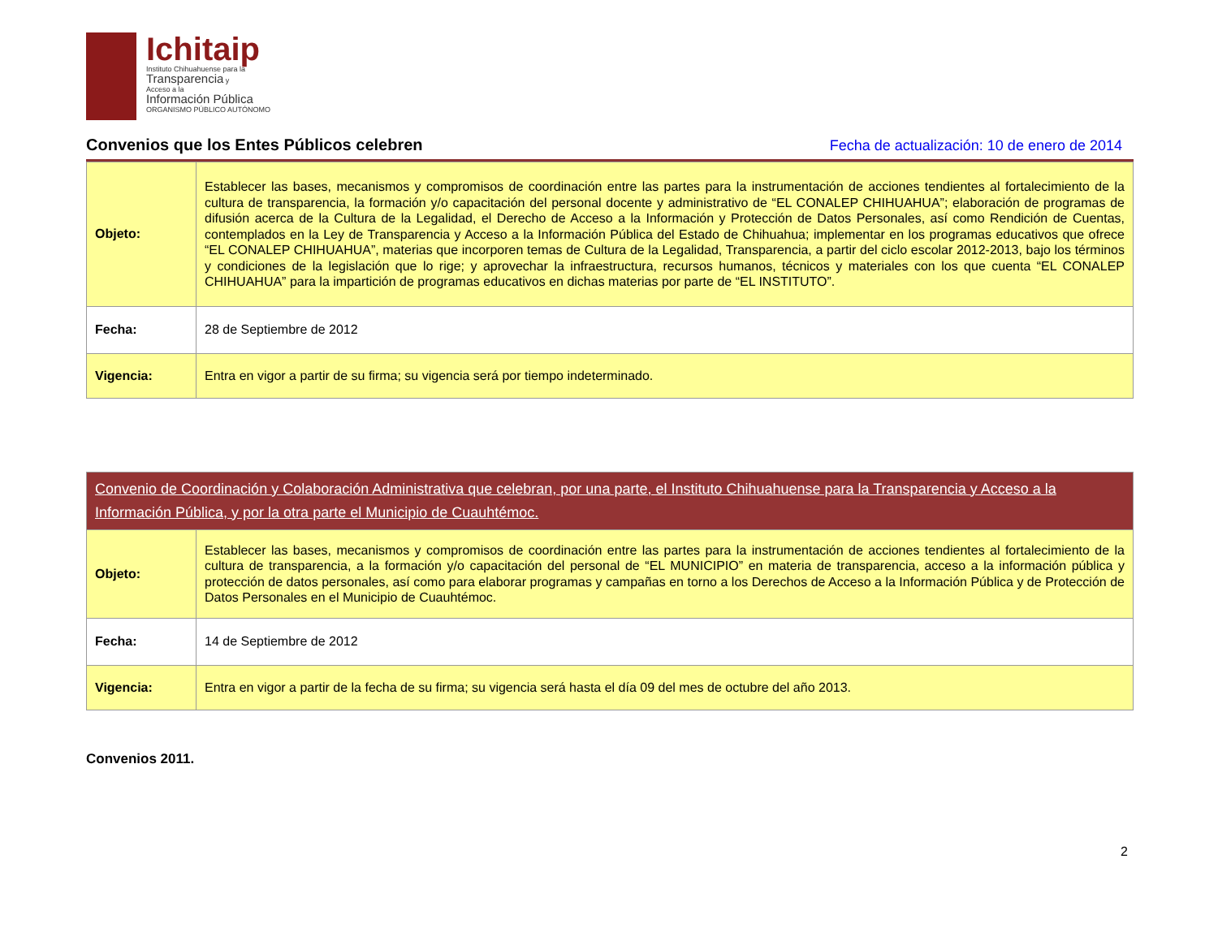Ichitaip
Instituto Chihuahuense para la
Transparencia y
Acceso a la
Información Pública
ORGANISMO PÚBLICO AUTÓNOMO
Convenios que los Entes Públicos celebren
Fecha de actualización: 10 de enero de 2014
| Objeto: | Establecer las bases, mecanismos y compromisos de coordinación entre las partes para la instrumentación de acciones tendientes al fortalecimiento de la cultura de transparencia, la formación y/o capacitación del personal docente y administrativo de “EL CONALEP CHIHUAHUA”; elaboración de programas de difusión acerca de la Cultura de la Legalidad, el Derecho de Acceso a la Información y Protección de Datos Personales, así como Rendición de Cuentas, contemplados en la Ley de Transparencia y Acceso a la Información Pública del Estado de Chihuahua; implementar en los programas educativos que ofrece “EL CONALEP CHIHUAHUA”, materias que incorporen temas de Cultura de la Legalidad, Transparencia, a partir del ciclo escolar 2012-2013, bajo los términos y condiciones de la legislación que lo rige; y aprovechar la infraestructura, recursos humanos, técnicos y materiales con los que cuenta “EL CONALEP CHIHUAHUA” para la impartición de programas educativos en dichas materias por parte de “EL INSTITUTO”. |
| Fecha: | 28 de Septiembre de 2012 |
| Vigencia: | Entra en vigor a partir de su firma; su vigencia será por tiempo indeterminado. |
| Convenio de Coordinación y Colaboración Administrativa que celebran, por una parte, el Instituto Chihuahuense para la Transparencia y Acceso a la Información Pública, y por la otra parte el Municipio de Cuauhtémoc. | |
| Objeto: | Establecer las bases, mecanismos y compromisos de coordinación entre las partes para la instrumentación de acciones tendientes al fortalecimiento de la cultura de transparencia, a la formación y/o capacitación del personal de “EL MUNICIPIO” en materia de transparencia, acceso a la información pública y protección de datos personales, así como para elaborar programas y campañas en torno a los Derechos de Acceso a la Información Pública y de Protección de Datos Personales en el Municipio de Cuauhtémoc. |
| Fecha: | 14 de Septiembre de 2012 |
| Vigencia: | Entra en vigor a partir de la fecha de su firma; su vigencia será hasta el día 09 del mes de octubre del año 2013. |
Convenios 2011.
2